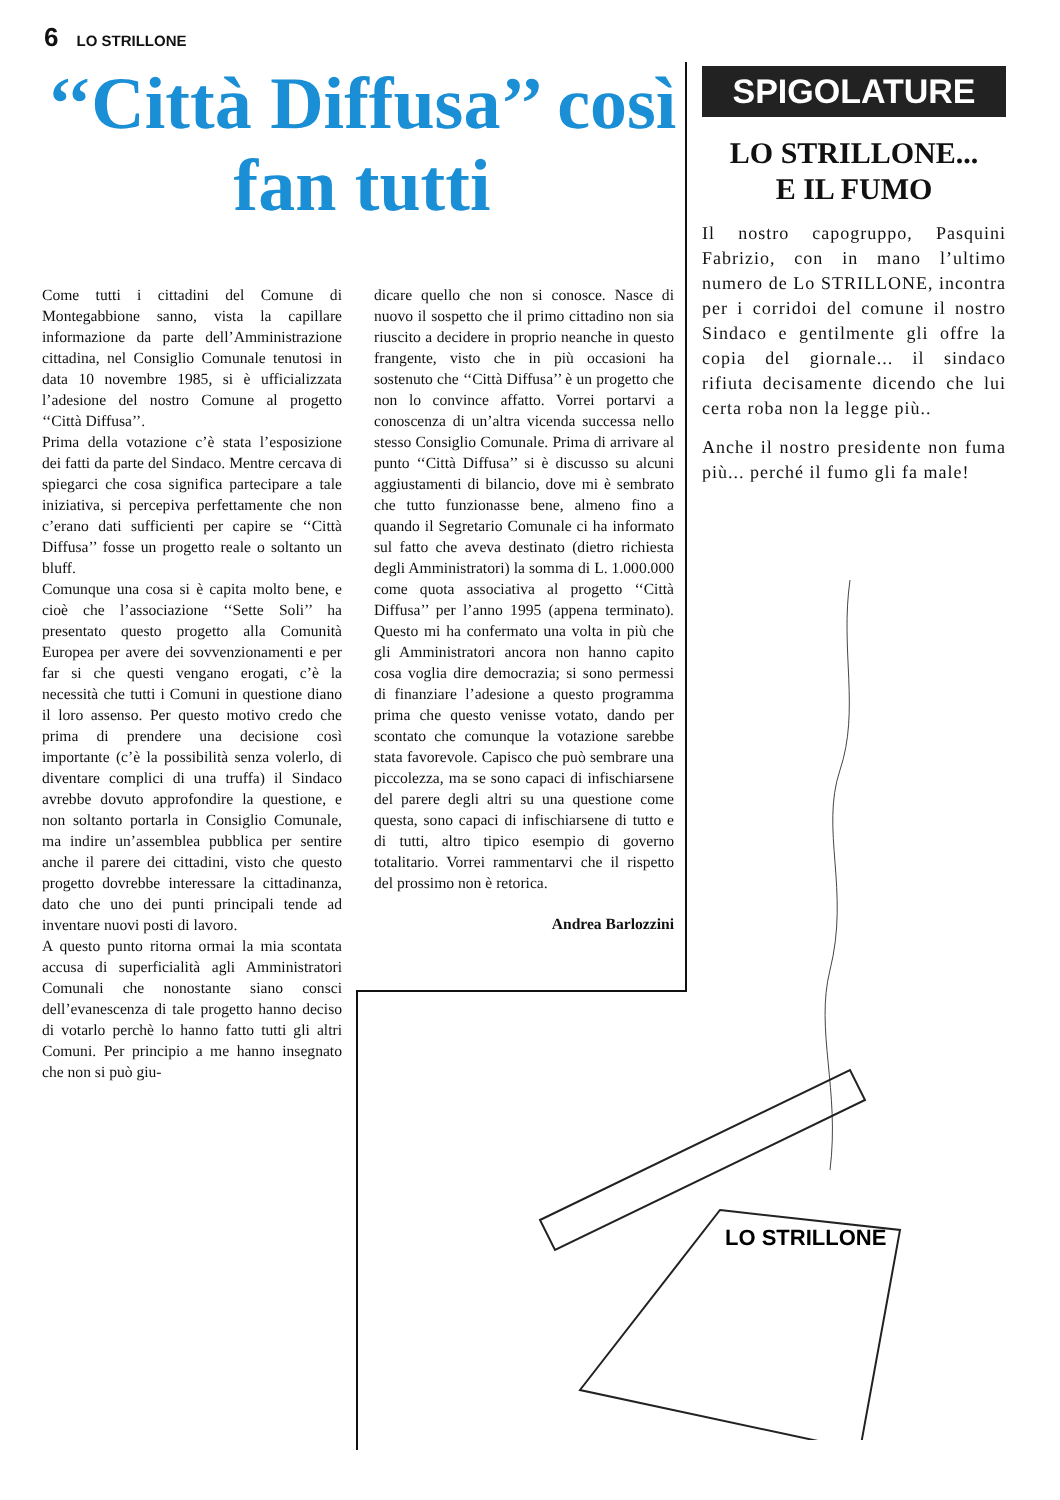6 LO STRILLONE
‘‘Città Diffusa’’ così fan tutti
Come tutti i cittadini del Comune di Montegabbione sanno, vista la capillare informazione da parte dell’Amministrazione cittadina, nel Consiglio Comunale tenutosi in data 10 novembre 1985, si è ufficializzata l’adesione del nostro Comune al progetto ‘‘Città Diffusa’’.
Prima della votazione c’è stata l’esposizione dei fatti da parte del Sindaco. Mentre cercava di spiegarci che cosa significa partecipare a tale iniziativa, si percepiva perfettamente che non c’erano dati sufficienti per capire se ‘‘Città Diffusa’’ fosse un progetto reale o soltanto un bluff.
Comunque una cosa si è capita molto bene, e cioè che l’associazione ‘‘Sette Soli’’ ha presentato questo progetto alla Comunità Europea per avere dei sovvenzionamenti e per far si che questi vengano erogati, c’è la necessità che tutti i Comuni in questione diano il loro assenso. Per questo motivo credo che prima di prendere una decisione così importante (c’è la possibilità senza volerlo, di diventare complici di una truffa) il Sindaco avrebbe dovuto approfondire la questione, e non soltanto portarla in Consiglio Comunale, ma indire un’assemblea pubblica per sentire anche il parere dei cittadini, visto che questo progetto dovrebbe interessare la cittadinanza, dato che uno dei punti principali tende ad inventare nuovi posti di lavoro.
A questo punto ritorna ormai la mia scontata accusa di superficialità agli Amministratori Comunali che nonostante siano consci dell’evanescenza di tale progetto hanno deciso di votarlo perchè lo hanno fatto tutti gli altri Comuni. Per principio a me hanno insegnato che non si può giu-
dicare quello che non si conosce. Nasce di nuovo il sospetto che il primo cittadino non sia riuscito a decidere in proprio neanche in questo frangente, visto che in più occasioni ha sostenuto che ‘‘Città Diffusa’’ è un progetto che non lo convince affatto. Vorrei portarvi a conoscenza di un’altra vicenda successa nello stesso Consiglio Comunale. Prima di arrivare al punto ‘‘Città Diffusa’’ si è discusso su alcuni aggiustamenti di bilancio, dove mi è sembrato che tutto funzionasse bene, almeno fino a quando il Segretario Comunale ci ha informato sul fatto che aveva destinato (dietro richiesta degli Amministratori) la somma di L. 1.000.000 come quota associativa al progetto ‘‘Città Diffusa’’ per l’anno 1995 (appena terminato). Questo mi ha confermato una volta in più che gli Amministratori ancora non hanno capito cosa voglia dire democrazia; si sono permessi di finanziare l’adesione a questo programma prima che questo venisse votato, dando per scontato che comunque la votazione sarebbe stata favorevole. Capisco che può sembrare una piccolezza, ma se sono capaci di infischiarsene del parere degli altri su una questione come questa, sono capaci di infischiarsene di tutto e di tutti, altro tipico esempio di governo totalitario. Vorrei rammentarvi che il rispetto del prossimo non è retorica.
Andrea Barlozzini
SPIGOLATURE
LO STRILLONE...
E IL FUMO
Il nostro capogruppo, Pasquini Fabrizio, con in mano l’ultimo numero de Lo STRILLONE, incontra per i corridoi del comune il nostro Sindaco e gentilmente gli offre la copia del giornale... il sindaco rifiuta decisamente dicendo che lui certa roba non la legge più..
Anche il nostro presidente non fuma più... perché il fumo gli fa male!
LO STRILLONE